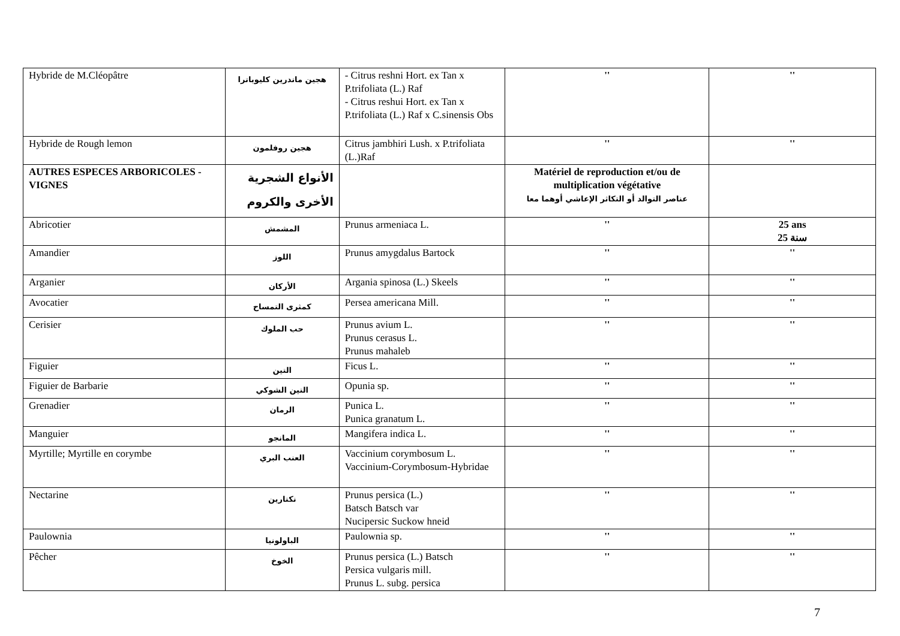| Hybride de M.Cléopâtre | هجين ماندرين كليوباترا | - Citrus reshni Hort. ex Tan x P.trifoliata (L.) Raf - Citrus reshui Hort. ex Tan x P.trifoliata (L.) Raf x C.sinensis Obs | '' | '' |
| Hybride de Rough lemon | هجين روفلمون | Citrus jambhiri Lush. x P.trifoliata (L.)Raf | '' | '' |
| AUTRES ESPECES ARBORICOLES - VIGNES | الأنواع الشجرية الأخرى والكروم | | Matériel de reproduction et/ou de multiplication végétative عناصر التوالد أو التكاثر الإعاشي أوهما معا | |
| Abricotier | المشمش | Prunus armeniaca L. | '' | 25 ans 25 سنة |
| Amandier | اللوز | Prunus amygdalus Bartock | '' | '' |
| Arganier | الأركان | Argania spinosa (L.) Skeels | '' | '' |
| Avocatier | كمثرى التمساح | Persea americana Mill. | '' | '' |
| Cerisier | حب الملوك | Prunus avium L. Prunus cerasus L. Prunus mahaleb | '' | '' |
| Figuier | التين | Ficus L. | '' | '' |
| Figuier de Barbarie | التين الشوكي | Opunia sp. | '' | '' |
| Grenadier | الرمان | Punica L. Punica granatum L. | '' | '' |
| Manguier | المانجو | Mangifera indica L. | '' | '' |
| Myrtille; Myrtille en corymbe | العنب البري | Vaccinium corymbosum L. Vaccinium-Corymbosum-Hybridae | '' | '' |
| Nectarine | نكتارين | Prunus persica (L.) Batsch Batsch var Nucipersic Suckow hneid | '' | '' |
| Paulownia | الباولونيا | Paulownia sp. | '' | '' |
| Pêcher | الخوخ | Prunus persica (L.) Batsch Persica vulgaris mill. Prunus L. subg. persica | '' | '' |
7